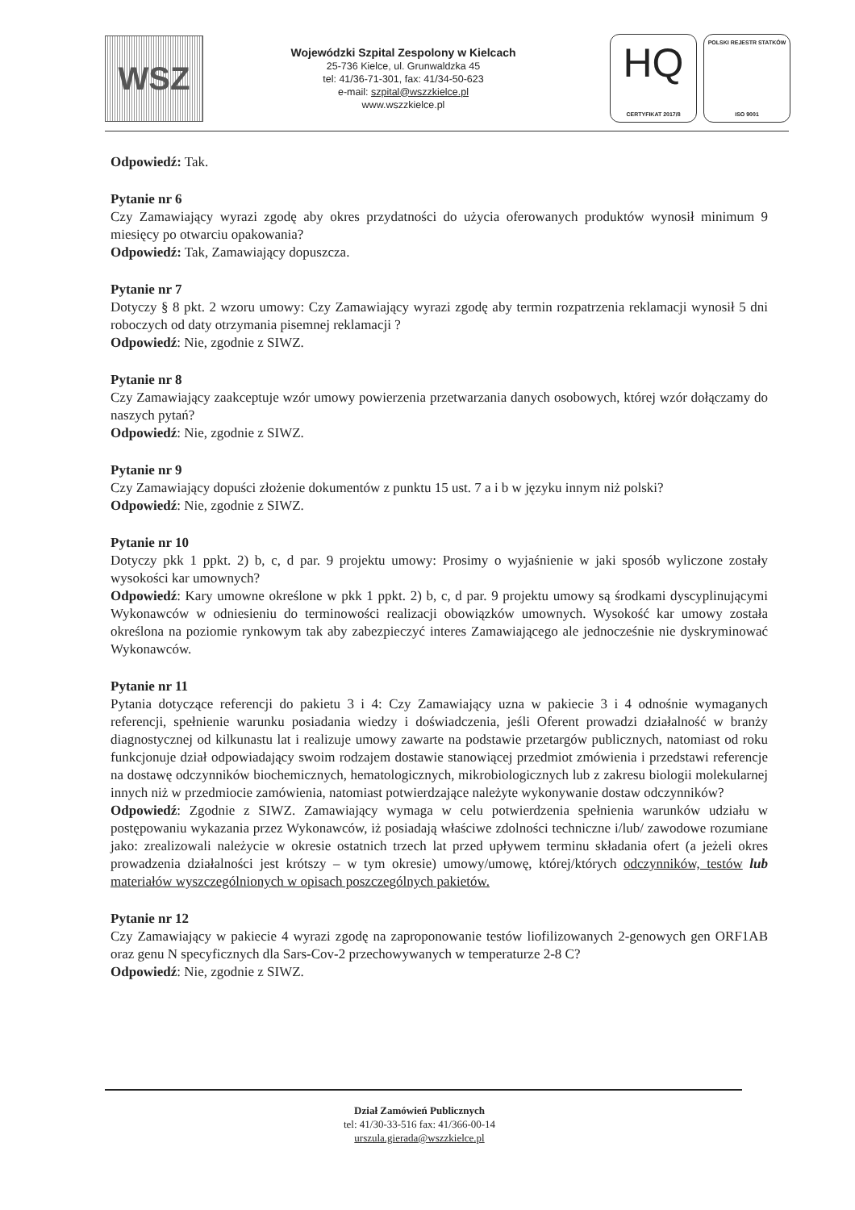WSZ
Wojewódzki Szpital Zespolony w Kielcach
25-736 Kielce, ul. Grunwaldzka 45
tel: 41/36-71-301, fax: 41/34-50-623
e-mail: szpital@wszzkielce.pl
www.wszzkielce.pl
HQ
CERTYFIKAT 2017/8
POLSKI REJESTR STATKÓW
ISO 9001
Odpowiedź: Tak.
Pytanie nr 6
Czy Zamawiający wyrazi zgodę aby okres przydatności do użycia oferowanych produktów wynosił minimum 9 miesięcy po otwarciu opakowania?
Odpowiedź: Tak, Zamawiający dopuszcza.
Pytanie nr 7
Dotyczy § 8 pkt. 2 wzoru umowy: Czy Zamawiający wyrazi zgodę aby termin rozpatrzenia reklamacji wynosił 5 dni roboczych od daty otrzymania pisemnej reklamacji ?
Odpowiedź: Nie, zgodnie z SIWZ.
Pytanie nr 8
Czy Zamawiający zaakceptuje wzór umowy powierzenia przetwarzania danych osobowych, której wzór dołączamy do naszych pytań?
Odpowiedź: Nie, zgodnie z SIWZ.
Pytanie nr 9
Czy Zamawiający dopuści złożenie dokumentów z punktu 15 ust. 7 a i b w języku innym niż polski?
Odpowiedź: Nie, zgodnie z SIWZ.
Pytanie nr 10
Dotyczy pkk 1 ppkt. 2) b, c, d par. 9 projektu umowy: Prosimy o wyjaśnienie w jaki sposób wyliczone zostały wysokości kar umownych?
Odpowiedź: Kary umowne określone w pkk 1 ppkt. 2) b, c, d par. 9 projektu umowy są środkami dyscyplinującymi Wykonawców w odniesieniu do terminowości realizacji obowiązków umownych. Wysokość kar umowy została określona na poziomie rynkowym tak aby zabezpieczyć interes Zamawiającego ale jednocześnie nie dyskryminować Wykonawców.
Pytanie nr 11
Pytania dotyczące referencji do pakietu 3 i 4: Czy Zamawiający uzna w pakiecie 3 i 4 odnośnie wymaganych referencji, spełnienie warunku posiadania wiedzy i doświadczenia, jeśli Oferent prowadzi działalność w branży diagnostycznej od kilkunastu lat i realizuje umowy zawarte na podstawie przetargów publicznych, natomiast od roku funkcjonuje dział odpowiadający swoim rodzajem dostawie stanowiącej przedmiot zmówienia i przedstawi referencje na dostawę odczynników biochemicznych, hematologicznych, mikrobiologicznych lub z zakresu biologii molekularnej innych niż w przedmiocie zamówienia, natomiast potwierdzające należyte wykonywanie dostaw odczynników?
Odpowiedź: Zgodnie z SIWZ. Zamawiający wymaga w celu potwierdzenia spełnienia warunków udziału w postępowaniu wykazania przez Wykonawców, iż posiadają właściwe zdolności techniczne i/lub/ zawodowe rozumiane jako: zrealizowali należycie w okresie ostatnich trzech lat przed upływem terminu składania ofert (a jeżeli okres prowadzenia działalności jest krótszy – w tym okresie) umowy/umowę, której/których odczynników, testów lub materiałów wyszczególnionych w opisach poszczególnych pakietów.
Pytanie nr 12
Czy Zamawiający w pakiecie 4 wyrazi zgodę na zaproponowanie testów liofilizowanych 2-genowych gen ORF1AB oraz genu N specyficznych dla Sars-Cov-2 przechowywanych w temperaturze 2-8 C?
Odpowiedź: Nie, zgodnie z SIWZ.
Dział Zamówień Publicznych
tel: 41/30-33-516 fax: 41/366-00-14
urszula.gierada@wszzkielce.pl